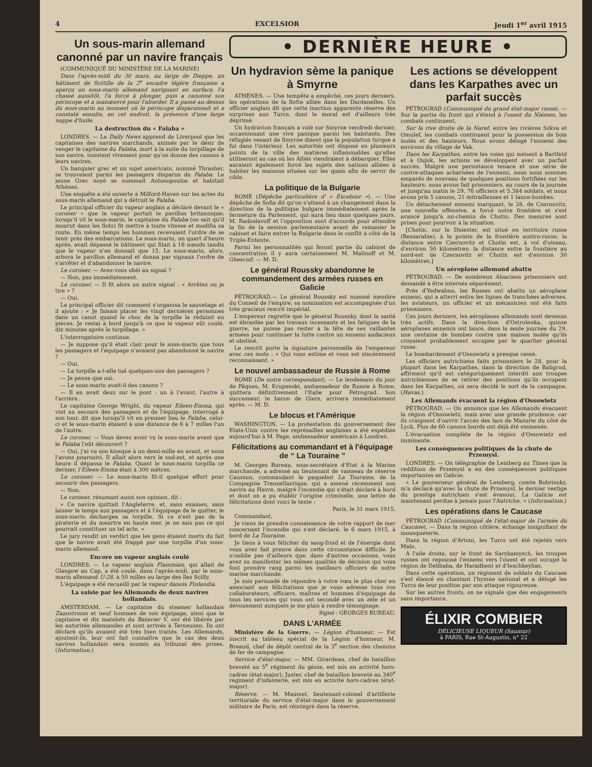4 EXCELSIOR Jeudi 1<sup>er</sup> avril 1915
Un sous-marin allemand canonné par un navire français
(COMMUNIQUÉ DU MINISTÈRE DE LA MARINE)
Dans l'après-midi du 30 mars, au large de Dieppe, un bâtiment de flottille de la 2<sup>e</sup> escadre légère française a aperçu un sous-marin allemand naviguant en surface, l'a chassé aussitôt, l'a forcé à plonger, puis a canonné son périscope et a manœuvré pour l'aborder. Il a passé au-dessus du sous-marin au moment où le périscope disparaissait et a constaté ensuite, en cet endroit, la présence d'une large nappe d'huile.
La destruction du « Falaba »
LONDRES. — Le Daily News apprend de Liverpool que les capitaines des navires marchands, animés par le désir de venger le capitaine du Falaba, mort à la suite du torpillage de son navire, insistent vivement pour qu'on donne des canons à leurs navires.
Un banquier grec et un sujet américain, nommé Thrasher, se trouvaient parmi les passagers disparus du Falaba. Le jeune Grec noyé se nommait Antonopoulos et habitait Athènes.
Une enquête a été ouverte à Milford-Haven sur les actes du sous-marin allemand qui a détruit le Falaba.
Le principal officier du vapeur anglais a déclaré devant le « coroner » que le vapeur portait le pavillon britannique; lorsqu'il vit le sous-marin, le capitaine du Falaba (on sait qu'il mourut dans les flots) fit mettre à toute vitesse et modifia sa route. En même temps les hommes recevaient l'ordre de se tenir près des embarcations. Le sous-marin, un quart d'heure après, avait dépassé le bâtiment qui filait à 18 nœuds tandis que le vapeur n'en donnait que 15. Le sous-marin, alors, arbora le pavillon allemand et donna par signaux l'ordre de s'arrêter et d'abandonner le navire.
Le coroner. — Avez-vous obéi au signal ?
— Non, pas immédiatement.
Le coroner. — Il fit alors un autre signal : « Arrêtez ou je tire » ?
— Oui.
Le principal officier dit comment s'organisa le sauvetage et il ajoute : « Je faisais placer les vingt dernières personnes dans un canot quand le choc de la torpille le réduisit en pièces. Je restai à bord jusqu'à ce que le vapeur eût coulé, dix minutes après le torpillage. »
L'interrogatoire continue.
— Je suppose qu'il était clair pour le sous-marin que tous les passagers et l'équipage n'avaient pas abandonné le navire ?
— Oui.
— La torpille a-t-elle tué quelques-uns des passagers ?
— Je pense que oui.
— Le sous-marin avait-il des canons ?
— Il en avait deux sur le pont : un à l'avant, l'autre à l'arrière.
Le capitaine George Wright, du vapeur Eileen-Emma, qui vint au secours des passagers et de l'équipage, interrogé à son tour, dit que lorsqu'il vit en premier lieu le Falaba, celui-ci et le sous-marin étaient à une distance de 6 à 7 milles l'un de l'autre.
Le coroner. — Vous devez avoir vu le sous-marin avant que le Falaba l'eût découvert ?
— Oui, j'ai vu son kiosque à un demi-mille en avant, et nous l'avons poursuivi. Il allait alors vers le sud-est, et après une heure il dépassa le Falaba. Quant le sous-marin torpilla ce dernier, l'Eileen-Emma était à 300 mètres.
Le coroner. — Le sous-marin fit-il quelque effort pour secourir des passagers.
— Non.
Le coroner, résumant aussi son opinion, dit :
« Ce navire quittait l'Angleterre, et, sans examen, sans laisser le temps aux passagers et à l'équipage de le quitter, le sous-marin déchargea sa torpille. Si ce n'est pas de la piraterie et du meurtre en haute mer, je ne sais pas ce qui pourrait constituer un tel acte. »
Le jury rendit un verdict que les gens étaient morts du fait que le navire avait été frappé par une torpille d'un sous-marin allemand.
Encore un vapeur anglais coulé
LONDRES. — Le vapeur anglais Flaminian, qui allait de Glasgow au Cap, a été coulé, dans l'après-midi, par le sous-marin allemand U-28, à 50 milles au large des îles Scilly.
L'équipage a été recueilli par le vapeur danois Finlandia.
La saisie par les Allemands de deux navires hollandais.
AMSTERDAM. — Le capitaine du steamer hollandais Zaanstroom et neuf hommes de son équipage, ainsi que le capitaine et dix matelots du Batavier V, ont été libérés par les autorités allemandes et sont arrivés à Terneuzen. Ils ont déclaré qu'ils avaient été très bien traités. Les Allemands, ajoutent-ils, leur ont fait connaître que le cas des deux navires hollandais sera soumis au tribunal des prises. (Information.)
• DERNIÈRE HEURE •
Un hydravion sème la panique à Smyrne
ATHÈNES. — Une tempête a empêché, ces jours derniers, les opérations de la flotte alliée dans les Dardanelles. Un officier anglais dit que cette inaction apparente réserve des surprises aux Turcs, dont le moral est d'ailleurs très déprimé.
Un hydravion français a volé sur Smyrne vendredi dernier, occasionnant une vive panique parmi les habitants. Des réfugiés venant de Smyrne disent que la population turque a fui dans l'intérieur. Les autorités ont disposé en plusieurs points de la ville des matières inflammables qu'elles utiliseront au cas où les Alliés viendraient à débarquer. Elles auraient également forcé les sujets des nations alliées à habiter les maisons situées sur les quais afin de servir de cible.
La politique de la Bulgarie
ROME (Dépêche particulière d' « Excelsior »). — Une dépêche de Sofia dit qu'on s'attend à un changement dans la direction de la politique bulgare immédiatement après la fermeture du Parlement, qui aura lieu dans quelques jours. M. Radoslavoff et l'opposition sont d'accords pour attendre la fin de la session parlementaire avant de remanier le cabinet et faire entrer la Bulgarie dans le conflit à côté de la Triple-Entente.
Parmi les personnalités qui feront partie du cabinet de concentration il y aura certainement M. Malinoff et M. Ghesciof. — M. D.
Le général Roussky abandonne le commandement des armées russes en Galicie
PÉTROGRAD.— Le général Roussky est nommé membre du Conseil de l'empire; sa nomination est accompagnée d'un très gracieux rescrit impérial.
L'empereur regrette que le général Roussky, dont la santé est ébranlée par les travaux incessants et les fatigues de la guerre, ne puisse pas rester à la tête de ses vaillantes armées pour continuer la lutte contre un ennemi audacieux et obstiné.
Le rescrit porte la signature personnelle de l'empereur avec ces mots : « Qui vous estime et vous est sincèrement reconnaissant. »
Le nouvel ambassadeur de Russie à Rome
ROME (De notre correspondant). — Le lendemain du jour de Pâques, M. Krupenski, ambassadeur de Russie à Rome, quittera définitivement l'Italie pour Pétrograd. Son successeur, le baron de Giers, arrivera immédiatement après. — M. D.
Le blocus et l'Amérique
WASHINGTON. — La protestation du gouvernement des Etats-Unis contre les représailles anglaises a été expédiée aujourd'hui à M. Page, ambassadeur américain à Londres.
Félicitations au commandant et à l'équipage de “ La Touraine ”
M. Georges Bureau, sous-secrétaire d'Etat à la Marine marchande, a adressé au lieutenant de vaisseau de réserve Caussun, commandant le paquebot La Touraine, de la Compagnie Transatlantique, qui a amené récemment son navire au Havre, malgré l'incendie qui s'était déclaré à bord et dont on a pu établir l'origine criminelle, une lettre de félicitations dont voici le texte :
Paris, le 31 mars 1915.
Commandant,
Je viens de prendre connaissance de votre rapport de mer concernant l'incendie qui s'est déclaré, le 6 mars 1915, à bord de La Touraine.
Je tiens à vous féliciter du sang-froid et de l'énergie dont vous avez fait preuve dans cette circonstance difficile. Je n'oublie pas d'ailleurs que, dans d'autres occasions, vous avez su manifester les mêmes qualités de décision qui vous font prendre rang parmi les meilleurs officiers de notre marine marchande.
Je suis persuadé de répondre à votre vœu le plus cher en associant aux félicitations que je vous adresse tous vos collaborateurs, officiers, maîtres et hommes d'équipage de tous les services qui vous ont secondé avec un zèle et un dévouement auxquels je me plais à rendre témoignage.
Signé : GEORGES BUREAU.
DANS L'ARMÉE
Ministère de la Guerre. — Légion d'honneur. — Est inscrit au tableau spécial de la Légion d'honneur, M. Breaud, chef de dépôt central de la 3<sup>e</sup> section des chemins de fer de campagne.
Service d'état-major. — MM. Girardeau, chef de bataillon breveté au 5<sup>e</sup> régiment du génie, est mis en activité hors-cadres (état-major); Juster, chef de bataillon breveté au 340<sup>e</sup> régiment d'infanterie, est mis en activité hors-cadres (état-major).
Réserve. — M. Maumet, lieutenant-colonel d'artillerie territoriale du service d'état-major dans le gouvernement militaire de Paris, est réintégré dans la réserve.
Les actions se développent dans les Karpathes avec un parfait succès
PÉTROGRAD (Communiqué du grand état-major russe). — Sur la partie du front qui s'étend à l'ouest du Niémen, les combats continuent.
Sur la rive droite de la Naref, entre les rivières Szkva et Omulef, les combats continuent pour la possession de bois isolés et des hauteurs. Nous avons délogé l'ennemi des environs du village de Vak.
Dans les Karpathes, entre les voies qui mènent à Bartfeld et à Oujok, les actions se développent avec un parfait succès. Malgré une persistance tenace et une série de contre-attaques acharnées de l'ennemi, nous nous sommes emparés de nouveau de quelques positions fortifiées sur les hauteurs; nous avons fait prisonniers, au cours de la journée et jusqu'au matin le 29, 76 officiers et 5.384 soldats, et nous avons pris 5 canons, 21 mitrailleuses et 1 lance-bombes.
Un détachement ennemi marquant, le 28, de Czernovitz, une nouvelle offensive, a forcé notre frontière et s'est avancé jusqu'à mi-chemin de Chotin. Des mesures sont prises pour pourvoir à la situation.
[Chotin, sur le Dniester, est situé en territoire russe (Bessarabie), à la pointe de la frontière austro-russe; la distance entre Czernovitz et Chotin est, à vol d'oiseau, d'environ 50 kilomètres; la distance entre la frontière au nord-est de Czernovitz et Chotin est d'environ 30 kilomètres.]
Un aéroplane allemand abattu
PÉTROGRAD. — De nombreux Alsaciens prisonniers ont demandé à être internés séparément.
Près d'Yedwabno, les Russes ont abattu un aéroplane ennemi, qui a atterri entre les lignes de tranchées adverses, les aviateurs, un officier et un mécanicien ont été faits prisonniers.
Ces jours derniers, les aéroplanes allemands sont devenus très actifs. Dans la direction d'Ostrolenka, quinze aéroplanes ennemis ont lancé, dans la seule journée du 29, une centaine de bombes contre une maison isolée qu'ils croyaient probablement occupée par le quartier général russe.
Le bombardement d'Ossowietz a presque cessé.
Les officiers autrichiens faits prisonniers le 28, pour la plupart dans les Karpathes, dans la direction de Baligrod, affirment qu'il est catégoriquement interdit aux troupes autrichiennes de se retirer des positions qu'ils occupent dans les Karpathes, où sera décidé le sort de la campagne. (Havas.)
Les Allemands évacuent la région d'Ossowietz
PÉTROGRAD. — On annonce que les Allemands évacuent la région d'Ossowietz, mais avec une grande prudence, car ils craignent d'ouvrir l'accès des lacs de Mazurie du côté de Lyck. Plus de 60 canons lourds ont déjà été emmenés.
L'évacuation complète de la région d'Ossowietz est imminente.
Les conséquences politiques de la chute de Przemysl.
LONDRES. — On télégraphie de Lemberg au Times que la reddition de Przemysl a eu des conséquences politiques importantes en Galicie.
« Le gouverneur général de Lemberg, comte Bobrinsky, m'a déclaré qu'avec la chute de Przemysl, le dernier vestige du prestige autrichien s'est évanoui. La Galicie est maintenant perdue à jamais pour l'Autriche. » (Information.)
Les opérations dans le Caucase
PÉTROGRAD (Communiqué de l'état-major de l'armée du Caucase). — Dans la région côtière, échange insignifiant de mousqueterie.
Dans la région d'Artoni, les Turcs ont été rejetés vers Malo.
A l'aile droite, sur le front de Sarykamysch, les troupes russes ont repoussé l'ennemi vers l'ouest et ont occupé la région de Delibaba, de Haradbent et d'Ieschkeylias.
Dans cette opération, un régiment de soldats du Caucase s'est élancé en chantant l'hymne national et a délogé les Turcs de leur position par son attaque vigoureuse.
Sur les autres fronts, on ne signale que des engagements sans importance.
ÉLIXIR COMBIER
DÉLICIEUSE LIQUEUR (Saumur)
à PARIS, Rue St-Augustin, n° 22